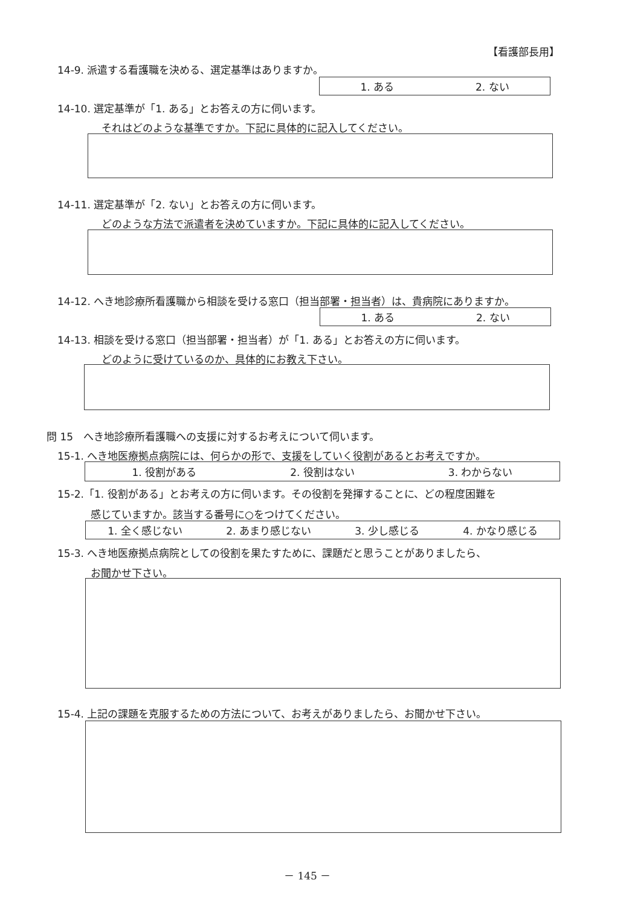【看護部長用】
14-9. 派遣する看護職を決める、選定基準はありますか。
1. ある 2. ない
14-10. 選定基準が「1. ある」とお答えの方に伺います。
それはどのような基準ですか。下記に具体的に記入してください。
14-11. 選定基準が「2. ない」とお答えの方に伺います。
どのような方法で派遣者を決めていますか。下記に具体的に記入してください。
14-12. へき地診療所看護職から相談を受ける窓口（担当部署・担当者）は、貴病院にありますか。
1. ある 2. ない
14-13. 相談を受ける窓口（担当部署・担当者）が「1. ある」とお答えの方に伺います。
どのように受けているのか、具体的にお教え下さい。
問 15　へき地診療所看護職への支援に対するお考えについて伺います。
15-1. へき地医療拠点病院には、何らかの形で、支援をしていく役割があるとお考えですか。
1. 役割がある 2. 役割はない 3. わからない
15-2.「1. 役割がある」とお考えの方に伺います。その役割を発揮することに、どの程度困難を
感じていますか。該当する番号に○をつけてください。
1. 全く感じない 2. あまり感じない 3. 少し感じる 4. かなり感じる
15-3. へき地医療拠点病院としての役割を果たすために、課題だと思うことがありましたら、
お聞かせ下さい。
15-4. 上記の課題を克服するための方法について、お考えがありましたら、お聞かせ下さい。
－ 145 －